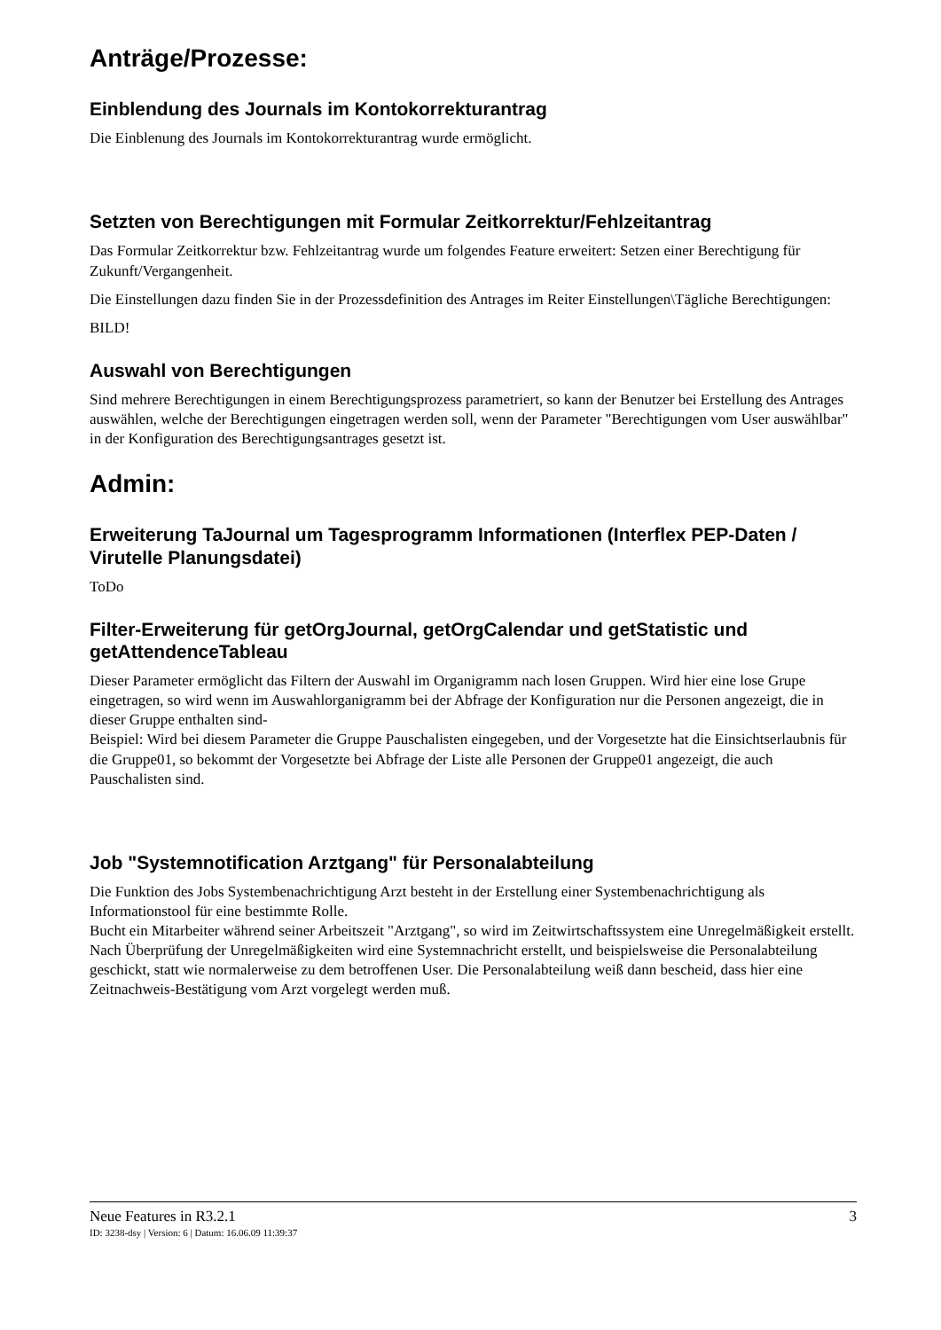Anträge/Prozesse:
Einblendung des Journals im Kontokorrekturantrag
Die Einblenung des Journals im Kontokorrekturantrag wurde ermöglicht.
Setzten von Berechtigungen mit Formular Zeitkorrektur/Fehlzeitantrag
Das Formular Zeitkorrektur bzw. Fehlzeitantrag wurde um folgendes Feature erweitert: Setzen einer Berechtigung für Zukunft/Vergangenheit.
Die Einstellungen dazu finden Sie in der Prozessdefinition des Antrages im Reiter Einstellungen\Tägliche Berechtigungen:
BILD!
Auswahl von Berechtigungen
Sind mehrere Berechtigungen in einem Berechtigungsprozess parametriert, so kann der Benutzer bei Erstellung des Antrages auswählen, welche der Berechtigungen eingetragen werden soll, wenn der Parameter "Berechtigungen vom User auswählbar" in der Konfiguration des Berechtigungsantrages gesetzt ist.
Admin:
Erweiterung TaJournal um Tagesprogramm Informationen (Interflex PEP-Daten / Virutelle Planungsdatei)
ToDo
Filter-Erweiterung für getOrgJournal, getOrgCalendar und getStatistic und getAttendenceTableau
Dieser Parameter ermöglicht das Filtern der Auswahl im Organigramm nach losen Gruppen. Wird hier eine lose Grupe eingetragen, so wird wenn im Auswahlorganigramm bei der Abfrage der Konfiguration nur die Personen angezeigt, die in dieser Gruppe enthalten sind-
Beispiel: Wird bei diesem Parameter die Gruppe Pauschalisten eingegeben, und der Vorgesetzte hat die Einsichtserlaubnis für die Gruppe01, so bekommt der Vorgesetzte bei Abfrage der Liste alle Personen der Gruppe01 angezeigt, die auch Pauschalisten sind.
Job "Systemnotification Arztgang" für Personalabteilung
Die Funktion des Jobs Systembenachrichtigung Arzt besteht in der Erstellung einer Systembenachrichtigung als Informationstool für eine bestimmte Rolle.
Bucht ein Mitarbeiter während seiner Arbeitszeit "Arztgang", so wird im Zeitwirtschaftssystem eine Unregelmäßigkeit erstellt. Nach Überprüfung der Unregelmäßigkeiten wird eine Systemnachricht erstellt, und beispielsweise die Personalabteilung geschickt, statt wie normalerweise zu dem betroffenen User. Die Personalabteilung weiß dann bescheid, dass hier eine Zeitnachweis-Bestätigung vom Arzt vorgelegt werden muß.
Neue Features in R3.2.1 3
ID: 3238-dsy | Version: 6 | Datum: 16.06.09 11:39:37